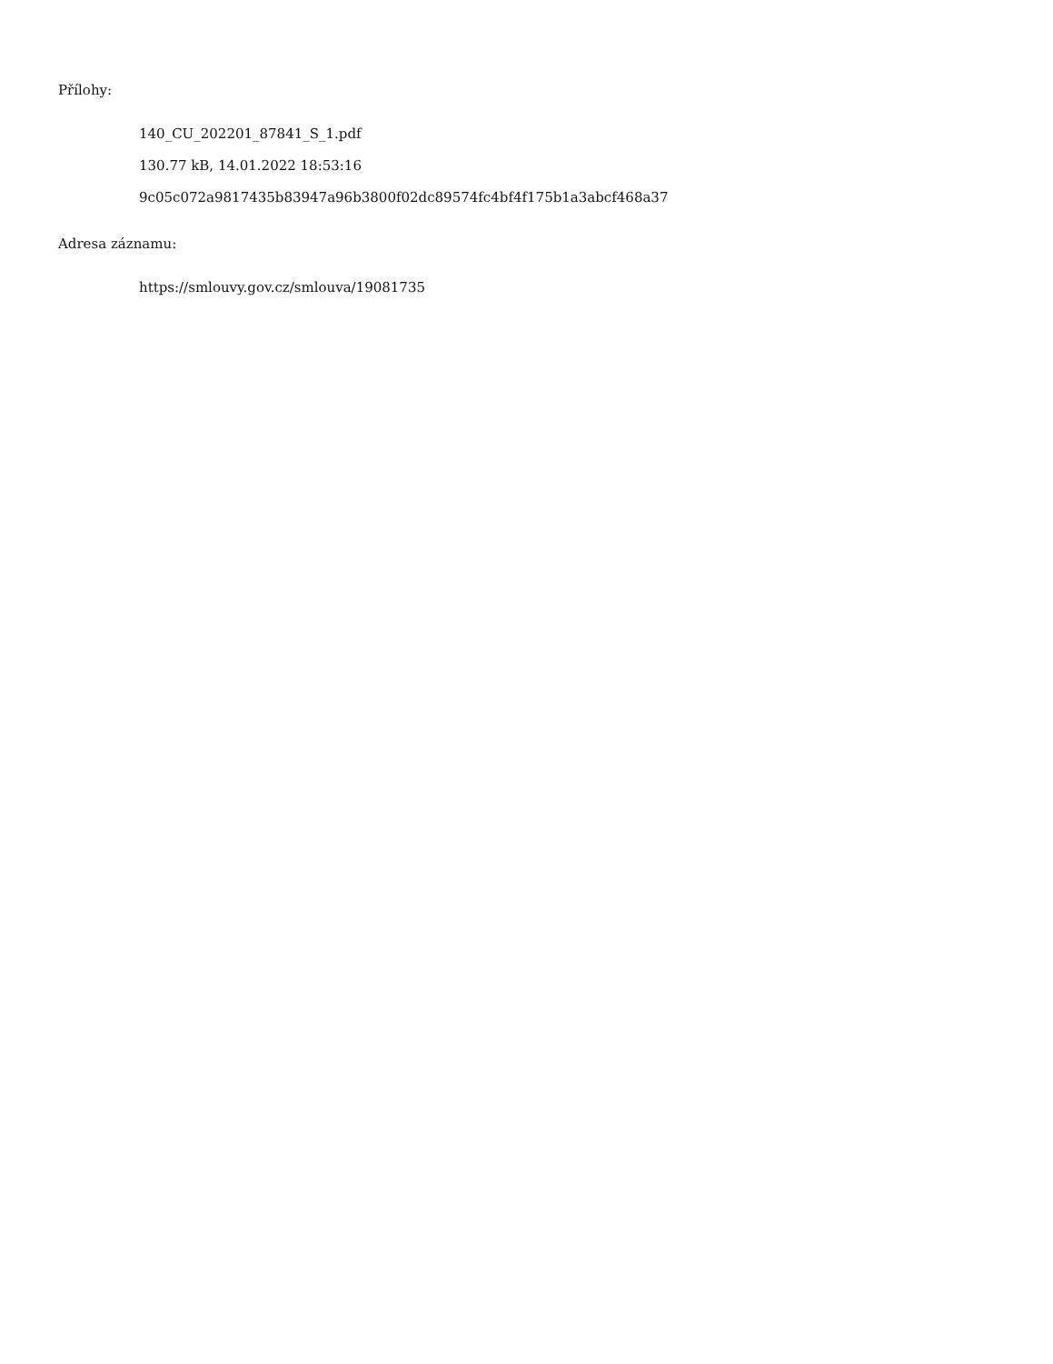Přílohy:
140_CU_202201_87841_S_1.pdf
130.77 kB, 14.01.2022 18:53:16
9c05c072a9817435b83947a96b3800f02dc89574fc4bf4f175b1a3abcf468a37
Adresa záznamu:
https://smlouvy.gov.cz/smlouva/19081735